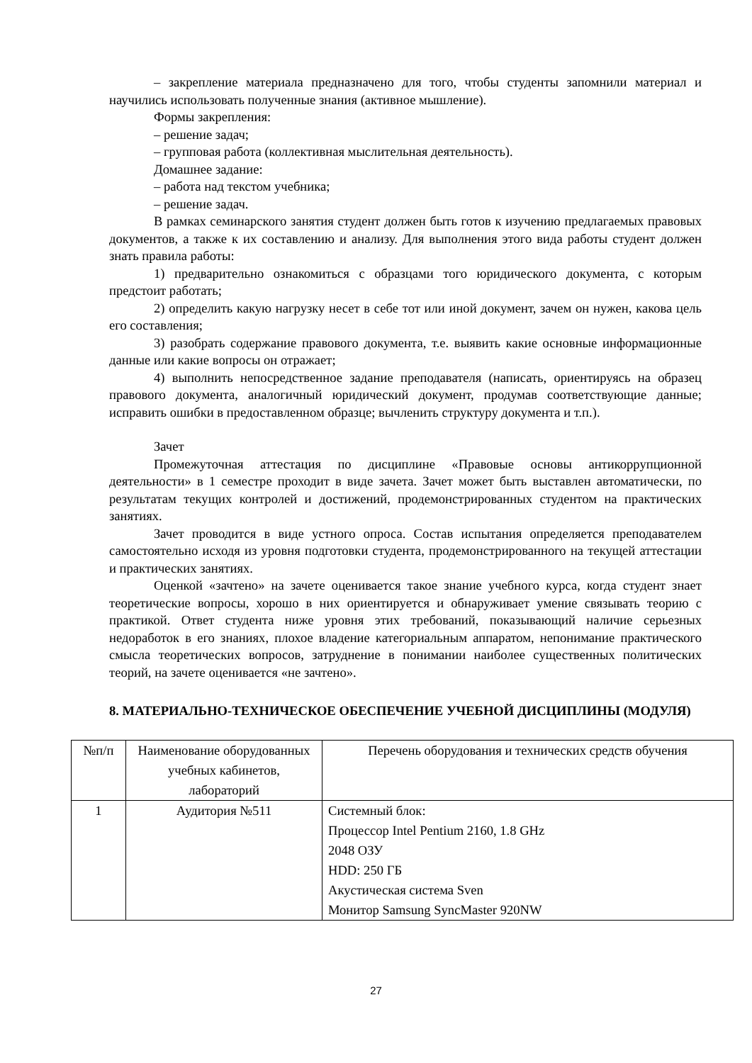– закрепление материала предназначено для того, чтобы студенты запомнили материал и научились использовать полученные знания (активное мышление).
Формы закрепления:
– решение задач;
– групповая работа (коллективная мыслительная деятельность).
Домашнее задание:
– работа над текстом учебника;
– решение задач.
В рамках семинарского занятия студент должен быть готов к изучению предлагаемых правовых документов, а также к их составлению и анализу. Для выполнения этого вида работы студент должен знать правила работы:
1) предварительно ознакомиться с образцами того юридического документа, с которым предстоит работать;
2) определить какую нагрузку несет в себе тот или иной документ, зачем он нужен, какова цель его составления;
3) разобрать содержание правового документа, т.е. выявить какие основные информационные данные или какие вопросы он отражает;
4) выполнить непосредственное задание преподавателя (написать, ориентируясь на образец правового документа, аналогичный юридический документ, продумав соответствующие данные; исправить ошибки в предоставленном образце; вычленить структуру документа и т.п.).
Зачет
Промежуточная аттестация по дисциплине «Правовые основы антикоррупционной деятельности» в 1 семестре проходит в виде зачета. Зачет может быть выставлен автоматически, по результатам текущих контролей и достижений, продемонстрированных студентом на практических занятиях.
Зачет проводится в виде устного опроса. Состав испытания определяется преподавателем самостоятельно исходя из уровня подготовки студента, продемонстрированного на текущей аттестации и практических занятиях.
Оценкой «зачтено» на зачете оценивается такое знание учебного курса, когда студент знает теоретические вопросы, хорошо в них ориентируется и обнаруживает умение связывать теорию с практикой. Ответ студента ниже уровня этих требований, показывающий наличие серьезных недоработок в его знаниях, плохое владение категориальным аппаратом, непонимание практического смысла теоретических вопросов, затруднение в понимании наиболее существенных политических теорий, на зачете оценивается «не зачтено».
8. МАТЕРИАЛЬНО-ТЕХНИЧЕСКОЕ ОБЕСПЕЧЕНИЕ УЧЕБНОЙ ДИСЦИПЛИНЫ (МОДУЛЯ)
| №п/п | Наименование оборудованных учебных кабинетов, лабораторий | Перечень оборудования и технических средств обучения |
| 1 | Аудитория №511 | Системный блок: Процессор Intel Pentium 2160, 1.8 GHz 2048 ОЗУ HDD: 250 ГБ Акустическая система Sven Монитор Samsung SyncMaster 920NW |
27